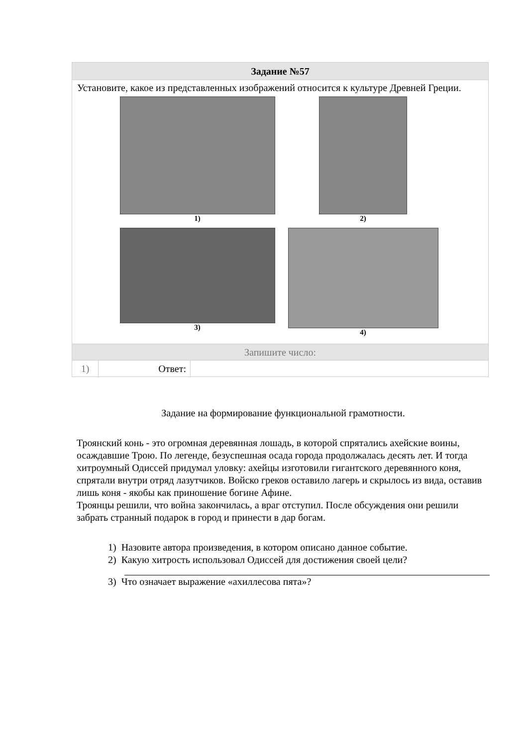| Задание №57 | | |
| --- | --- | --- |
| Установите, какое из представленных изображений относится к культуре Древней Греции. 1) 2) 3) 4) | | |
| Запишите число: | | |
| 1) | Ответ: | |
Задание на формирование функциональной грамотности.
Троянский конь - это огромная деревянная лошадь, в которой спрятались ахейские воины, осаждавшие Трою. По легенде, безуспешная осада города продолжалась десять лет. И тогда хитроумный Одиссей придумал уловку: ахейцы изготовили гигантского деревянного коня, спрятали внутри отряд лазутчиков. Войско греков оставило лагерь и скрылось из вида, оставив лишь коня - якобы как приношение богине Афине.
Троянцы решили, что война закончилась, а враг отступил. После обсуждения они решили забрать странный подарок в город и принести в дар богам.
1) Назовите автора произведения, в котором описано данное событие.
2) Какую хитрость использовал Одиссей для достижения своей цели?
3) Что означает выражение «ахиллесова пята»?